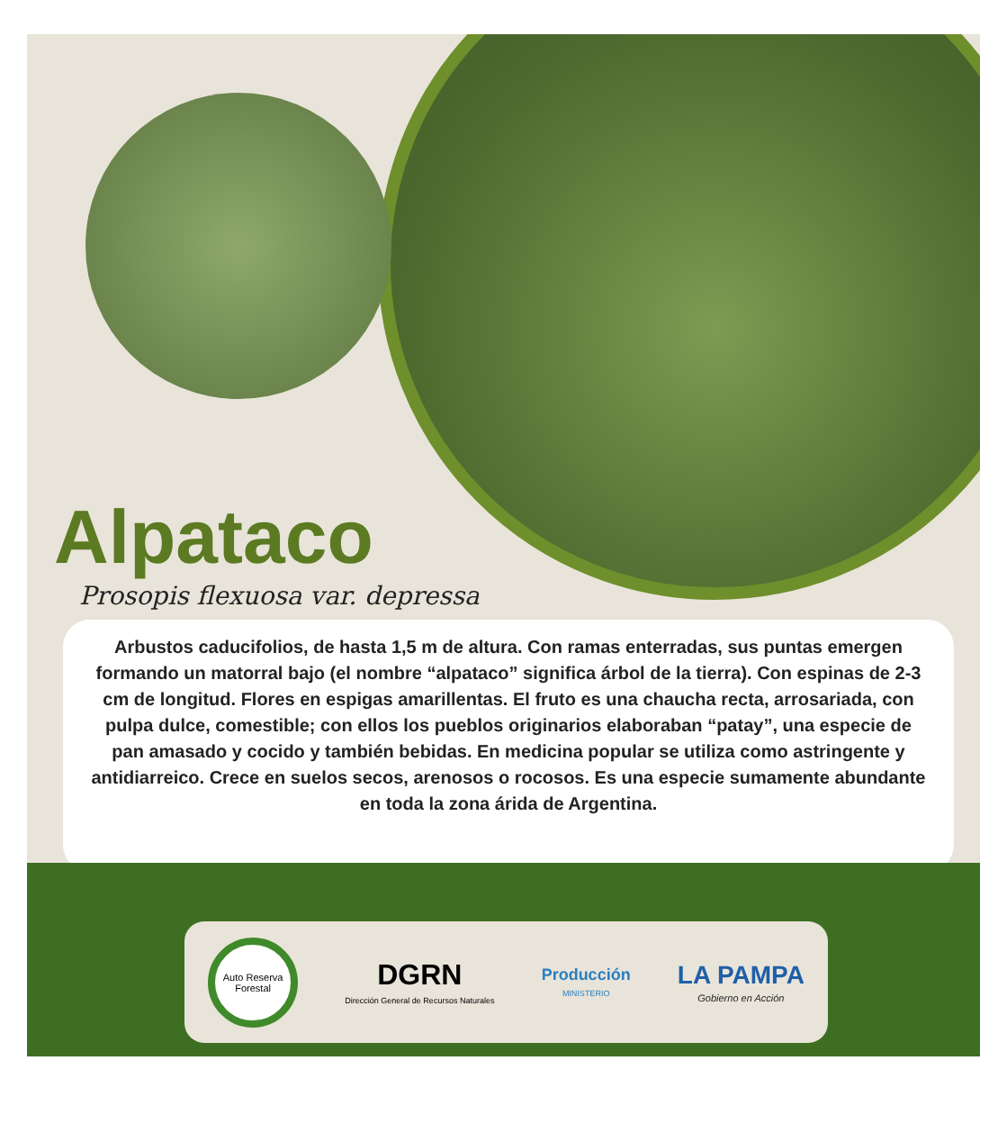Alpataco
Prosopis flexuosa var. depressa
Arbustos caducifolios, de hasta 1,5 m de altura. Con ramas enterradas, sus puntas emergen formando un matorral bajo (el nombre “alpataco” significa árbol de la tierra). Con espinas de 2-3 cm de longitud. Flores en espigas amarillentas. El fruto es una chaucha recta, arrosariada, con pulpa dulce, comestible; con ellos los pueblos originarios elaboraban “patay”, una especie de pan amasado y cocido y también bebidas. En medicina popular se utiliza como astringente y antidiarreico. Crece en suelos secos, arenosos o rocosos. Es una especie sumamente abundante en toda la zona árida de Argentina.
Auto Reserva Forestal
DGRN
Dirección General de Recursos Naturales
Producción
MINISTERIO
LA PAMPA
Gobierno en Acción